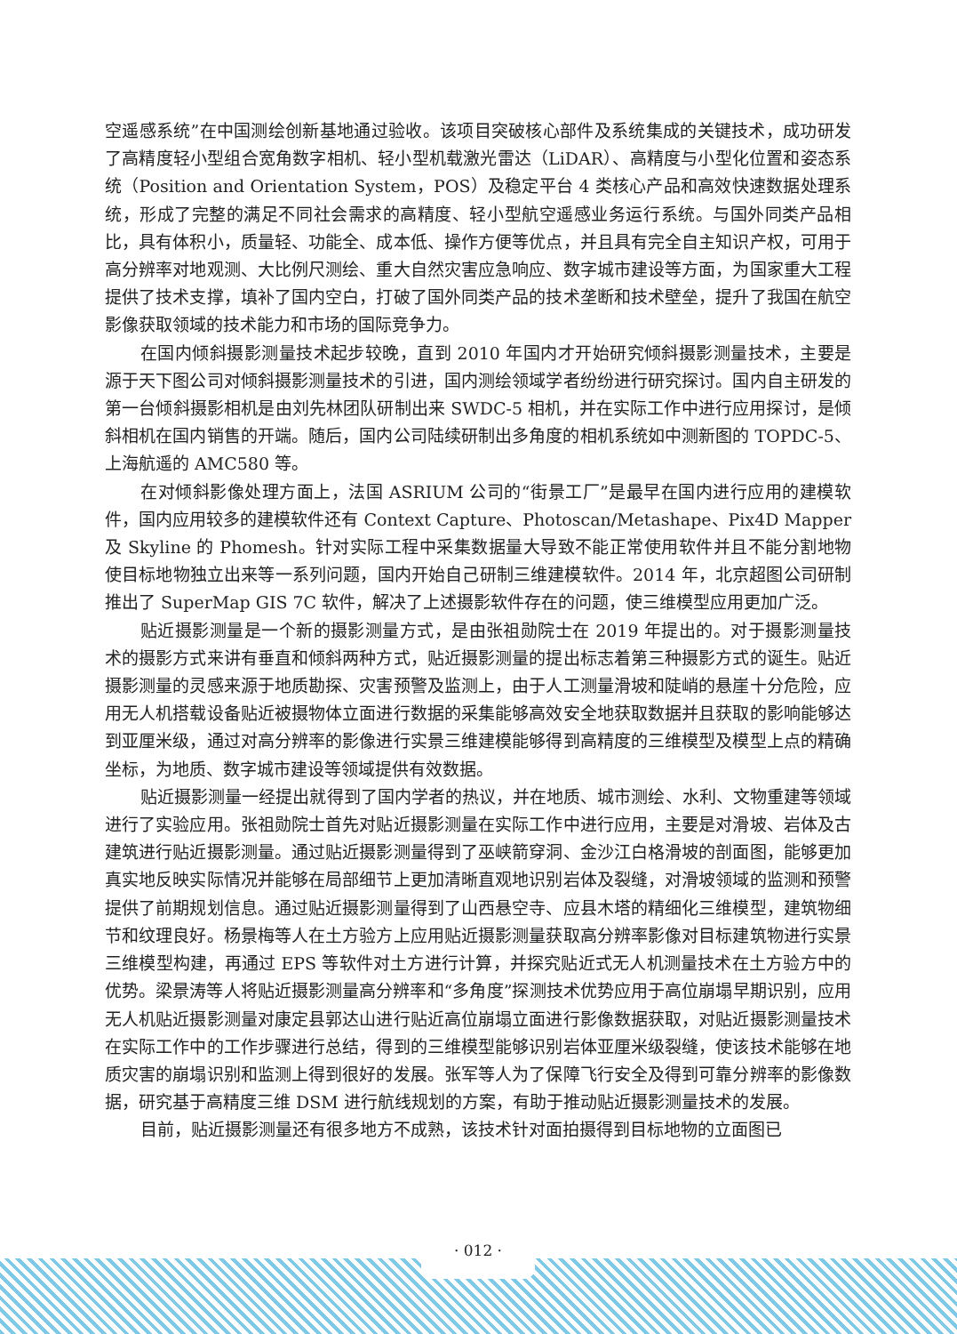空遥感系统”在中国测绘创新基地通过验收。该项目突破核心部件及系统集成的关键技术，成功研发了高精度轻小型组合宽角数字相机、轻小型机载激光雷达（LiDAR）、高精度与小型化位置和姿态系统（Position and Orientation System，POS）及稳定平台 4 类核心产品和高效快速数据处理系统，形成了完整的满足不同社会需求的高精度、轻小型航空遥感业务运行系统。与国外同类产品相比，具有体积小，质量轻、功能全、成本低、操作方便等优点，并且具有完全自主知识产权，可用于高分辨率对地观测、大比例尺测绘、重大自然灾害应急响应、数字城市建设等方面，为国家重大工程提供了技术支撑，填补了国内空白，打破了国外同类产品的技术垄断和技术壁垒，提升了我国在航空影像获取领域的技术能力和市场的国际竞争力。
在国内倾斜摄影测量技术起步较晚，直到 2010 年国内才开始研究倾斜摄影测量技术，主要是源于天下图公司对倾斜摄影测量技术的引进，国内测绘领域学者纷纷进行研究探讨。国内自主研发的第一台倾斜摄影相机是由刘先林团队研制出来 SWDC-5 相机，并在实际工作中进行应用探讨，是倾斜相机在国内销售的开端。随后，国内公司陆续研制出多角度的相机系统如中测新图的 TOPDC-5、上海航遥的 AMC580 等。
在对倾斜影像处理方面上，法国 ASRIUM 公司的“街景工厂”是最早在国内进行应用的建模软件，国内应用较多的建模软件还有 Context Capture、Photoscan/Metashape、Pix4D Mapper 及 Skyline 的 Phomesh。针对实际工程中采集数据量大导致不能正常使用软件并且不能分割地物使目标地物独立出来等一系列问题，国内开始自己研制三维建模软件。2014 年，北京超图公司研制推出了 SuperMap GIS 7C 软件，解决了上述摄影软件存在的问题，使三维模型应用更加广泛。
贴近摄影测量是一个新的摄影测量方式，是由张祖勋院士在 2019 年提出的。对于摄影测量技术的摄影方式来讲有垂直和倾斜两种方式，贴近摄影测量的提出标志着第三种摄影方式的诞生。贴近摄影测量的灵感来源于地质勘探、灾害预警及监测上，由于人工测量滑坡和陡峭的悬崖十分危险，应用无人机搭载设备贴近被摄物体立面进行数据的采集能够高效安全地获取数据并且获取的影响能够达到亚厘米级，通过对高分辨率的影像进行实景三维建模能够得到高精度的三维模型及模型上点的精确坐标，为地质、数字城市建设等领域提供有效数据。
贴近摄影测量一经提出就得到了国内学者的热议，并在地质、城市测绘、水利、文物重建等领域进行了实验应用。张祖勋院士首先对贴近摄影测量在实际工作中进行应用，主要是对滑坡、岩体及古建筑进行贴近摄影测量。通过贴近摄影测量得到了巫峡箭穿洞、金沙江白格滑坡的剖面图，能够更加真实地反映实际情况并能够在局部细节上更加清晰直观地识别岩体及裂缝，对滑坡领域的监测和预警提供了前期规划信息。通过贴近摄影测量得到了山西悬空寺、应县木塔的精细化三维模型，建筑物细节和纹理良好。杨景梅等人在土方验方上应用贴近摄影测量获取高分辨率影像对目标建筑物进行实景三维模型构建，再通过 EPS 等软件对土方进行计算，并探究贴近式无人机测量技术在土方验方中的优势。梁景涛等人将贴近摄影测量高分辨率和“多角度”探测技术优势应用于高位崩塌早期识别，应用无人机贴近摄影测量对康定县郭达山进行贴近高位崩塌立面进行影像数据获取，对贴近摄影测量技术在实际工作中的工作步骤进行总结，得到的三维模型能够识别岩体亚厘米级裂缝，使该技术能够在地质灾害的崩塌识别和监测上得到很好的发展。张军等人为了保障飞行安全及得到可靠分辨率的影像数据，研究基于高精度三维 DSM 进行航线规划的方案，有助于推动贴近摄影测量技术的发展。
目前，贴近摄影测量还有很多地方不成熟，该技术针对面拍摄得到目标地物的立面图已
· 012 ·